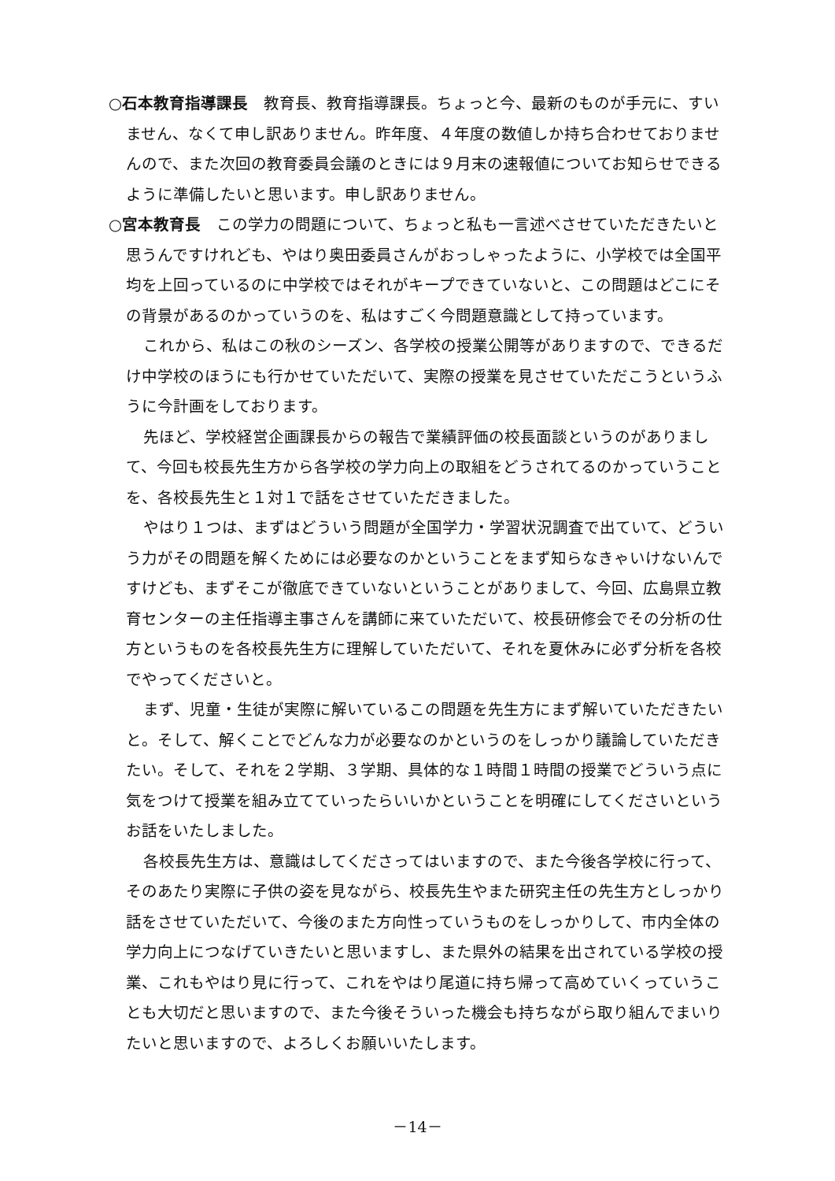○石本教育指導課長　教育長、教育指導課長。ちょっと今、最新のものが手元に、すいません、なくて申し訳ありません。昨年度、４年度の数値しか持ち合わせておりませんので、また次回の教育委員会議のときには９月末の速報値についてお知らせできるように準備したいと思います。申し訳ありません。
○宮本教育長　この学力の問題について、ちょっと私も一言述べさせていただきたいと思うんですけれども、やはり奥田委員さんがおっしゃったように、小学校では全国平均を上回っているのに中学校ではそれがキープできていないと、この問題はどこにその背景があるのかっていうのを、私はすごく今問題意識として持っています。
これから、私はこの秋のシーズン、各学校の授業公開等がありますので、できるだけ中学校のほうにも行かせていただいて、実際の授業を見させていただこうというふうに今計画をしております。
先ほど、学校経営企画課長からの報告で業績評価の校長面談というのがありまして、今回も校長先生方から各学校の学力向上の取組をどうされてるのかっていうことを、各校長先生と１対１で話をさせていただきました。
やはり１つは、まずはどういう問題が全国学力・学習状況調査で出ていて、どういう力がその問題を解くためには必要なのかということをまず知らなきゃいけないんですけども、まずそこが徹底できていないということがありまして、今回、広島県立教育センターの主任指導主事さんを講師に来ていただいて、校長研修会でその分析の仕方というものを各校長先生方に理解していただいて、それを夏休みに必ず分析を各校でやってくださいと。
まず、児童・生徒が実際に解いているこの問題を先生方にまず解いていただきたいと。そして、解くことでどんな力が必要なのかというのをしっかり議論していただきたい。そして、それを２学期、３学期、具体的な１時間１時間の授業でどういう点に気をつけて授業を組み立てていったらいいかということを明確にしてくださいというお話をいたしました。
各校長先生方は、意識はしてくださってはいますので、また今後各学校に行って、そのあたり実際に子供の姿を見ながら、校長先生やまた研究主任の先生方としっかり話をさせていただいて、今後のまた方向性っていうものをしっかりして、市内全体の学力向上につなげていきたいと思いますし、また県外の結果を出されている学校の授業、これもやはり見に行って、これをやはり尾道に持ち帰って高めていくっていうことも大切だと思いますので、また今後そういった機会も持ちながら取り組んでまいりたいと思いますので、よろしくお願いいたします。
－14－